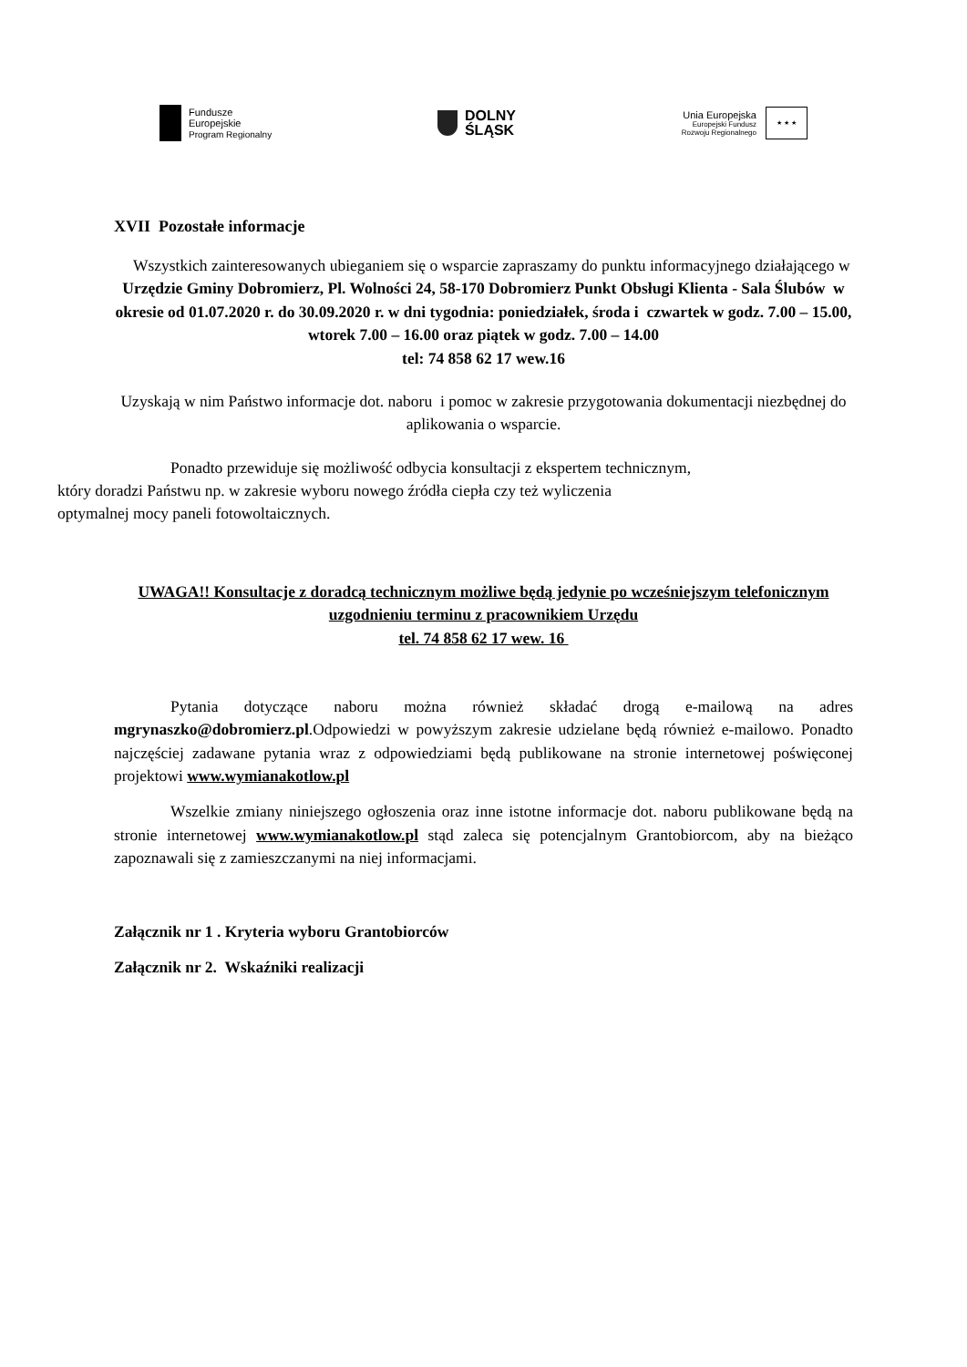Fundusze
Europejskie
Program Regionalny
DOLNY
ŚLĄSK
Unia Europejska
Europejski Fundusz
Rozwoju Regionalnego
★ ★ ★
XVII Pozostałe informacje
Wszystkich zainteresowanych ubieganiem się o wsparcie zapraszamy do punktu informacyjnego działającego w Urzędzie Gminy Dobromierz, Pl. Wolności 24, 58-170 Dobromierz Punkt Obsługi Klienta - Sala Ślubów w okresie od 01.07.2020 r. do 30.09.2020 r. w dni tygodnia: poniedziałek, środa i czwartek w godz. 7.00 – 15.00, wtorek 7.00 – 16.00 oraz piątek w godz. 7.00 – 14.00
tel: 74 858 62 17 wew.16
Uzyskają w nim Państwo informacje dot. naboru i pomoc w zakresie przygotowania dokumentacji niezbędnej do aplikowania o wsparcie.
Ponadto przewiduje się możliwość odbycia konsultacji z ekspertem technicznym,
który doradzi Państwu np. w zakresie wyboru nowego źródła ciepła czy też wyliczenia
optymalnej mocy paneli fotowoltaicznych.
UWAGA!! Konsultacje z doradcą technicznym możliwe będą jedynie po wcześniejszym telefonicznym uzgodnieniu terminu z pracownikiem Urzędu
tel. 74 858 62 17 wew. 16
Pytania dotyczące naboru można również składać drogą e-mailową na adres mgrynaszko@dobromierz.pl.Odpowiedzi w powyższym zakresie udzielane będą również e-mailowo. Ponadto najczęściej zadawane pytania wraz z odpowiedziami będą publikowane na stronie internetowej poświęconej projektowi www.wymianakotlow.pl
Wszelkie zmiany niniejszego ogłoszenia oraz inne istotne informacje dot. naboru publikowane będą na stronie internetowej www.wymianakotlow.pl stąd zaleca się potencjalnym Grantobiorcom, aby na bieżąco zapoznawali się z zamieszczanymi na niej informacjami.
Załącznik nr 1 . Kryteria wyboru Grantobiorców
Załącznik nr 2. Wskaźniki realizacji